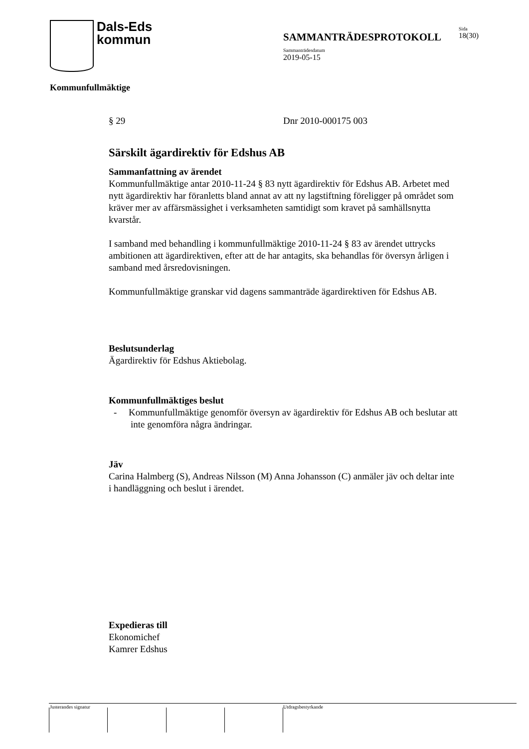Dals-Eds
kommun
SAMMANTRÄDESPROTOKOLL Sida
18(30)
Sammanträdesdatum
2019-05-15
Kommunfullmäktige
§ 29 Dnr 2010-000175 003
Särskilt ägardirektiv för Edshus AB
Sammanfattning av ärendet
Kommunfullmäktige antar 2010-11-24 § 83 nytt ägardirektiv för Edshus AB. Arbetet med nytt ägardirektiv har föranletts bland annat av att ny lagstiftning föreligger på området som kräver mer av affärsmässighet i verksamheten samtidigt som kravet på samhällsnytta kvarstår.
I samband med behandling i kommunfullmäktige 2010-11-24 § 83 av ärendet uttrycks ambitionen att ägardirektiven, efter att de har antagits, ska behandlas för översyn årligen i samband med årsredovisningen.
Kommunfullmäktige granskar vid dagens sammanträde ägardirektiven för Edshus AB.
Beslutsunderlag
Ägardirektiv för Edshus Aktiebolag.
Kommunfullmäktiges beslut
- Kommunfullmäktige genomför översyn av ägardirektiv för Edshus AB och beslutar att inte genomföra några ändringar.
Jäv
Carina Halmberg (S), Andreas Nilsson (M) Anna Johansson (C) anmäler jäv och deltar inte i handläggning och beslut i ärendet.
Expedieras till
Ekonomichef
Kamrer Edshus
Justerandes signatur Utdragsbestyrkande